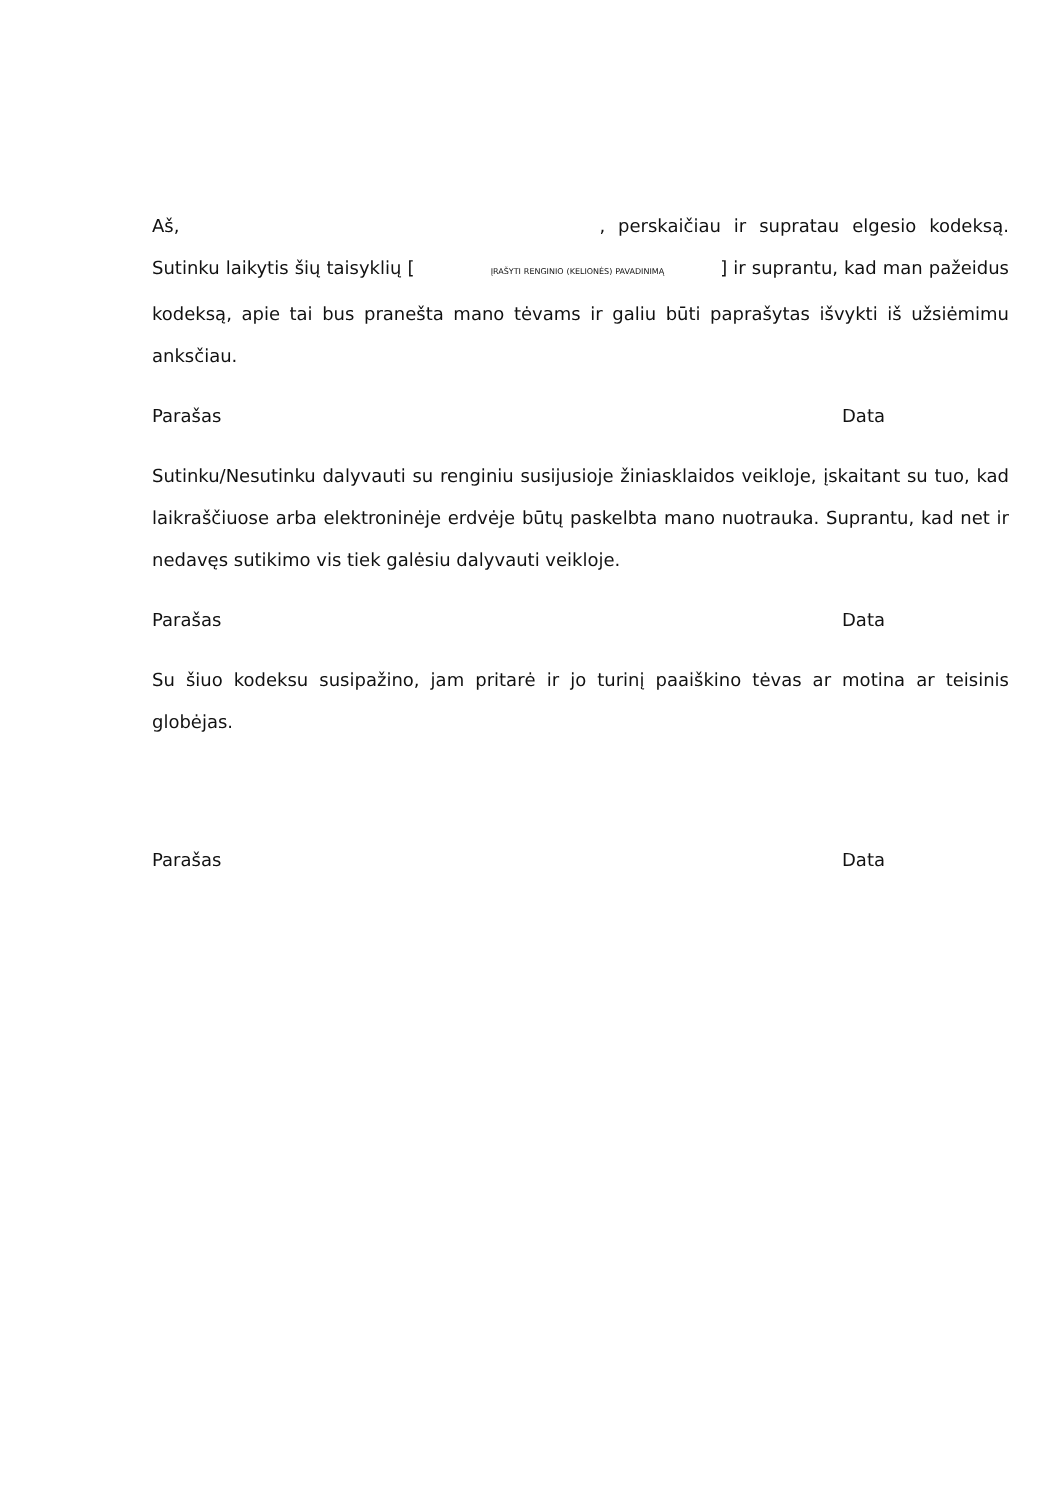Aš, , perskaičiau ir supratau elgesio kodeksą. Sutinku laikytis šių taisyklių [ ĮRAŠYTI RENGINIO (KELIONĖS) PAVADINIMĄ ] ir suprantu, kad man pažeidus kodeksą, apie tai bus pranešta mano tėvams ir galiu būti paprašytas išvykti iš užsiėmimu anksčiau.
Parašas Data
Sutinku/Nesutinku dalyvauti su renginiu susijusioje žiniasklaidos veikloje, įskaitant su tuo, kad laikraščiuose arba elektroninėje erdvėje būtų paskelbta mano nuotrauka. Suprantu, kad net ir nedavęs sutikimo vis tiek galėsiu dalyvauti veikloje.
Parašas Data
Su šiuo kodeksu susipažino, jam pritarė ir jo turinį paaiškino tėvas ar motina ar teisinis globėjas.
Parašas Data